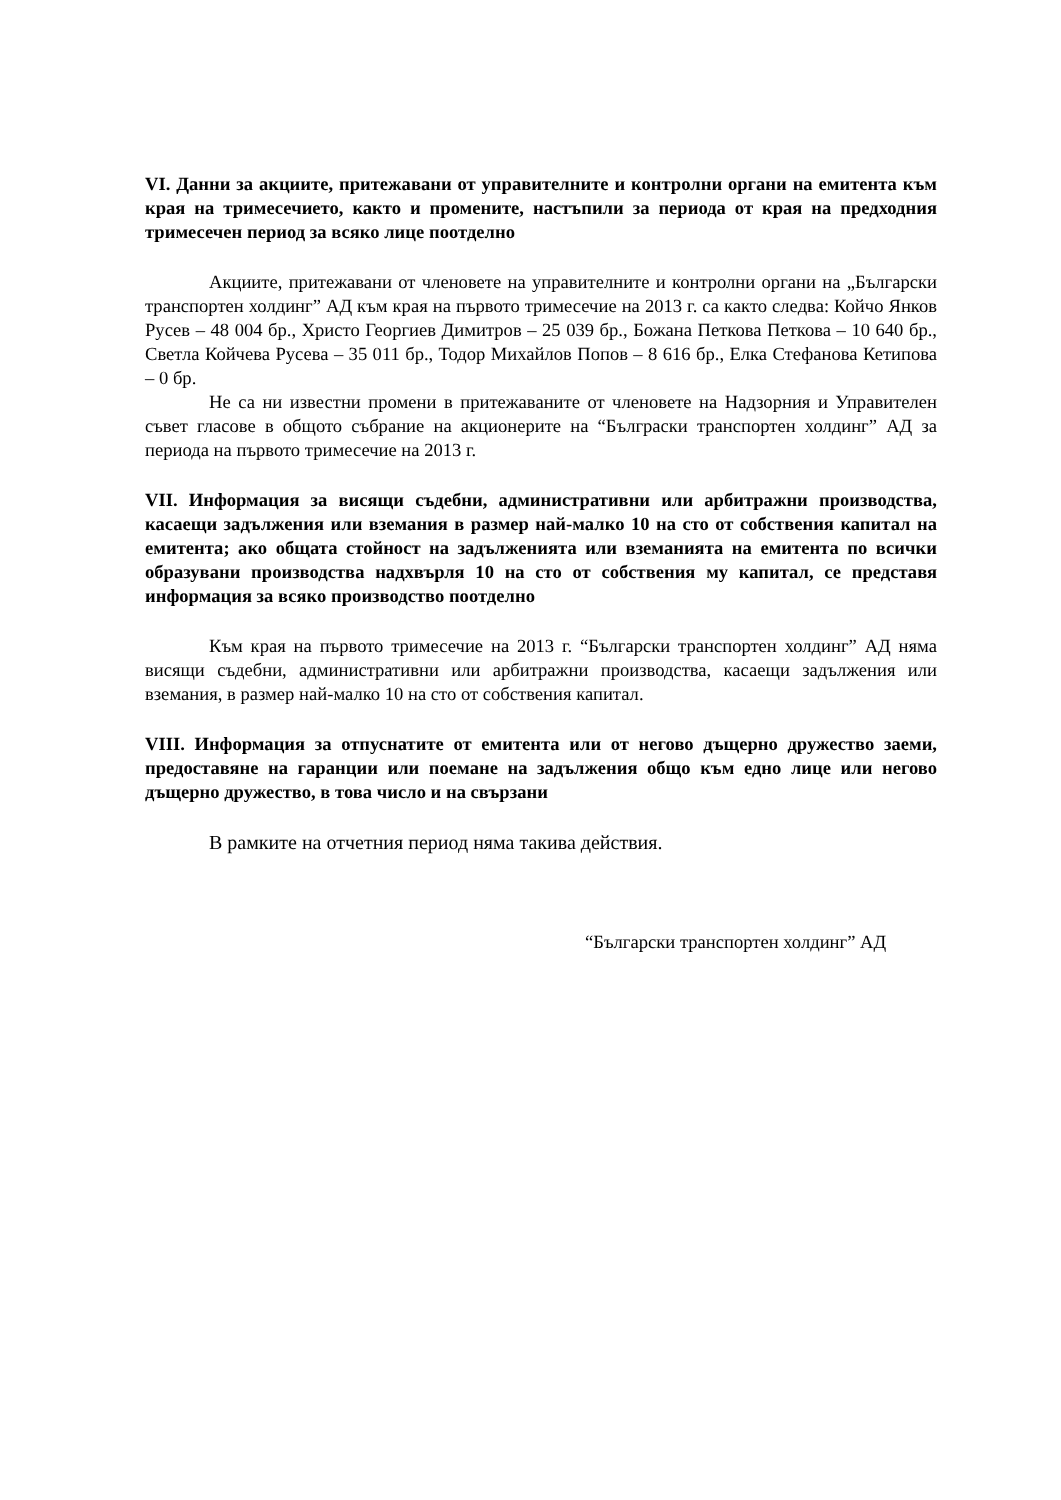VI. Данни за акциите, притежавани от управителните и контролни органи на емитента към края на тримесечието, както и промените, настъпили за периода от края на предходния тримесечен период за всяко лице поотделно
Акциите, притежавани от членовете на управителните и контролни органи на „Български транспортен холдинг” АД към края на първото тримесечие на 2013 г. са както следва: Койчо Янков Русев – 48 004 бр., Христо Георгиев Димитров – 25 039 бр., Божана Петкова Петкова – 10 640 бр., Светла Койчева Русева – 35 011 бр., Тодор Михайлов Попов – 8 616 бр., Елка Стефанова Кетипова – 0 бр.
Не са ни известни промени в притежаваните от членовете на Надзорния и Управителен съвет гласове в общото събрание на акционерите на “Бълграски транспортен холдинг” АД за периода на първото тримесечие на 2013 г.
VII. Информация за висящи съдебни, административни или арбитражни производства, касаещи задължения или вземания в размер най-малко 10 на сто от собствения капитал на емитента; ако общата стойност на задълженията или вземанията на емитента по всички образувани производства надхвърля 10 на сто от собствения му капитал, се представя информация за всяко производство поотделно
Към края на първото тримесечие на 2013 г. “Български транспортен холдинг” АД няма висящи съдебни, административни или арбитражни производства, касаещи задължения или вземания, в размер най-малко 10 на сто от собствения капитал.
VIII. Информация за отпуснатите от емитента или от негово дъщерно дружество заеми, предоставяне на гаранции или поемане на задължения общо към едно лице или негово дъщерно дружество, в това число и на свързани
В рамките на отчетния период няма такива действия.
“Български транспортен холдинг” АД